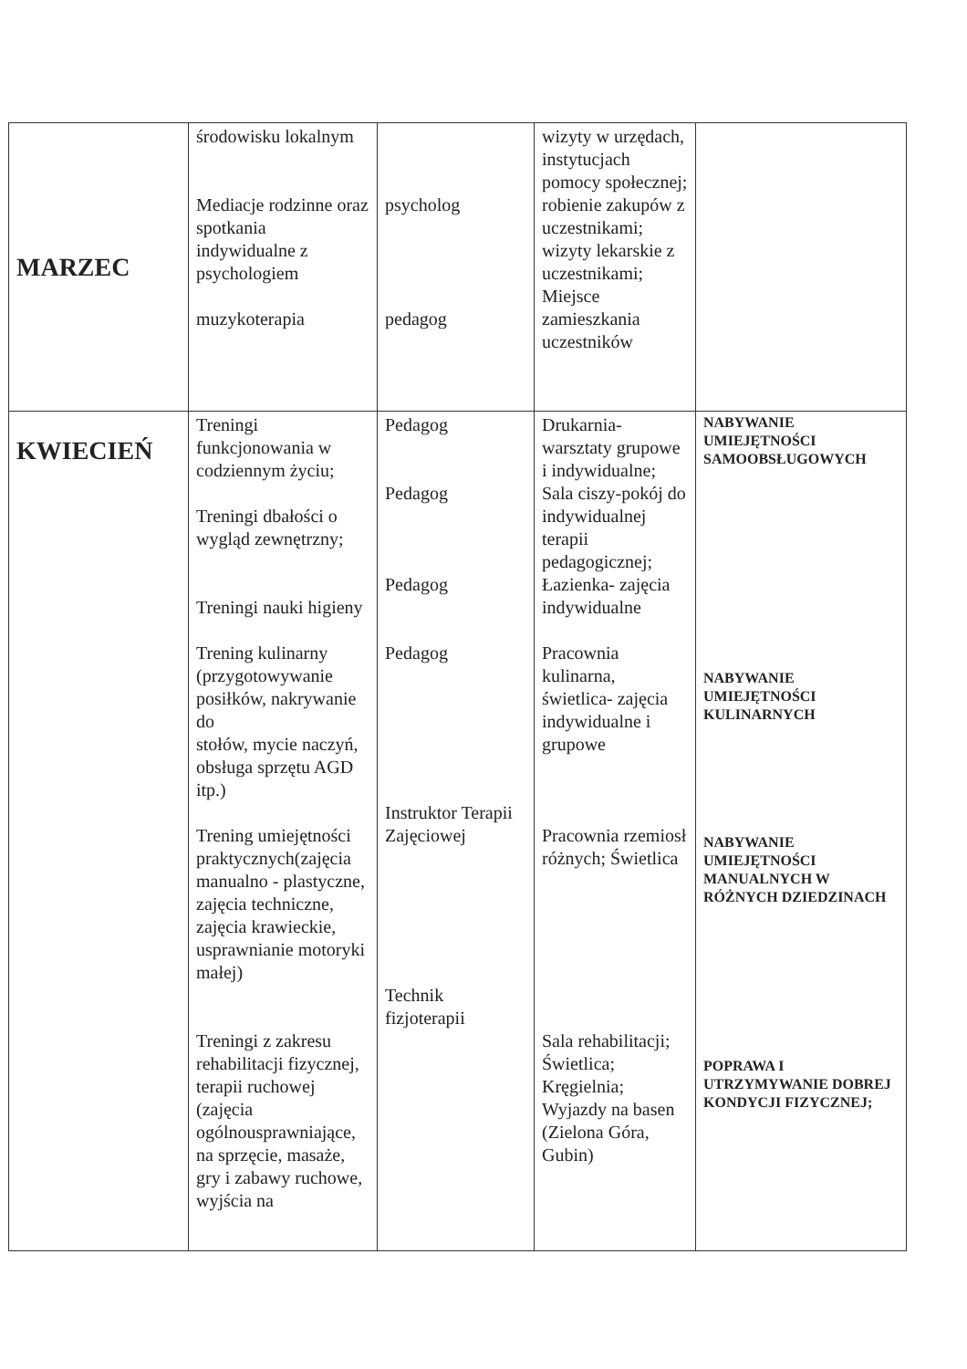| MARZEC | środowisku lokalnym Mediacje rodzinne oraz spotkania indywidualne z psychologiem muzykoterapia | psycholog pedagog | wizyty w urzędach, instytucjach pomocy społecznej; robienie zakupów z uczestnikami; wizyty lekarskie z uczestnikami; Miejsce zamieszkania uczestników | |
| KWIECIEŃ | Treningi funkcjonowania w codziennym życiu; Treningi dbałości o wygląd zewnętrzny; Treningi nauki higieny Trening kulinarny (przygotowywanie posiłków, nakrywanie do stołów, mycie naczyń, obsługa sprzętu AGD itp.) Trening umiejętności praktycznych(zajęcia manualno - plastyczne, zajęcia techniczne, zajęcia krawieckie, usprawnianie motoryki małej) Treningi z zakresu rehabilitacji fizycznej, terapii ruchowej (zajęcia ogólnousprawniające, na sprzęcie, masaże, gry i zabawy ruchowe, wyjścia na | Pedagog Pedagog Pedagog Pedagog Instruktor Terapii Zajęciowej Technik fizjoterapii | Drukarnia- warsztaty grupowe i indywidualne; Sala ciszy-pokój do indywidualnej terapii pedagogicznej; Łazienka- zajęcia indywidualne Pracownia kulinarna, świetlica- zajęcia indywidualne i grupowe Pracownia rzemiosł różnych; Świetlica Sala rehabilitacji; Świetlica; Kręgielnia; Wyjazdy na basen (Zielona Góra, Gubin) | NABYWANIE UMIEJĘTNOŚCI SAMOOBSŁUGOWYCH NABYWANIE UMIEJĘTNOŚCI KULINARNYCH NABYWANIE UMIEJĘTNOŚCI MANUALNYCH W RÓŻNYCH DZIEDZINACH POPRAWA I UTRZYMYWANIE DOBREJ KONDYCJI FIZYCZNEJ; |